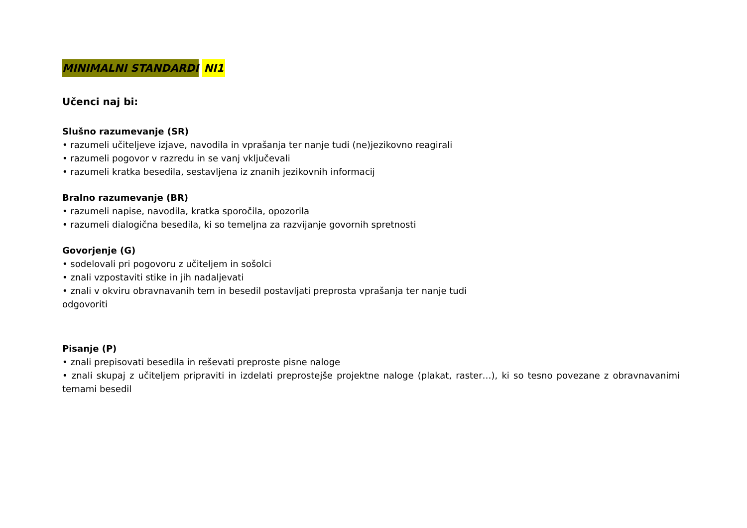MINIMALNI STANDARDI NI1
Učenci naj bi:
Slušno razumevanje (SR)
• razumeli učiteljeve izjave, navodila in vprašanja ter nanje tudi (ne)jezikovno reagirali
• razumeli pogovor v razredu in se vanj vključevali
• razumeli kratka besedila, sestavljena iz znanih jezikovnih informacij
Bralno razumevanje (BR)
• razumeli napise, navodila, kratka sporočila, opozorila
• razumeli dialogična besedila, ki so temeljna za razvijanje govornih spretnosti
Govorjenje (G)
• sodelovali pri pogovoru z učiteljem in sošolci
• znali vzpostaviti stike in jih nadaljevati
• znali v okviru obravnavanih tem in besedil postavljati preprosta vprašanja ter nanje tudi
odgovoriti
Pisanje (P)
• znali prepisovati besedila in reševati preproste pisne naloge
• znali skupaj z učiteljem pripraviti in izdelati preprostejše projektne naloge (plakat, raster…), ki so tesno povezane z obravnavanimi temami besedil